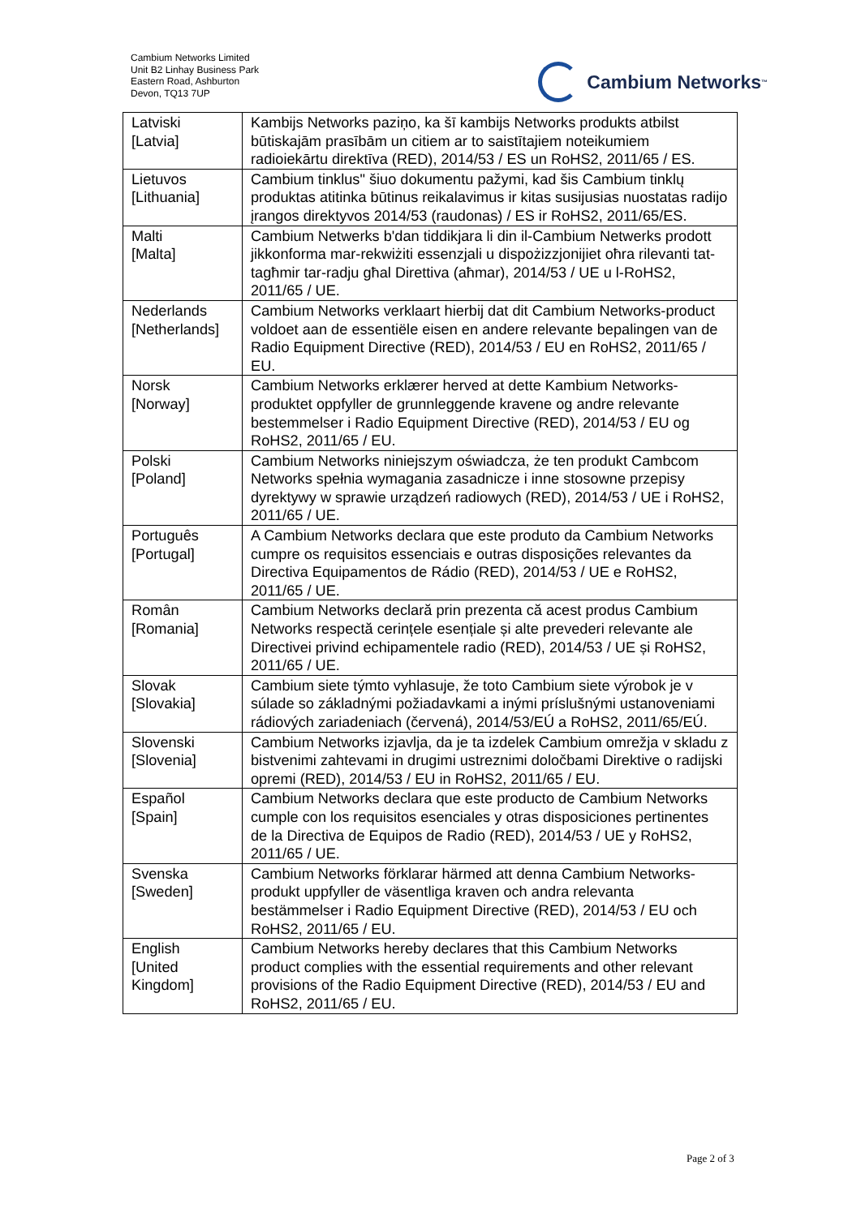Cambium Networks Limited
Unit B2 Linhay Business Park
Eastern Road, Ashburton
Devon, TQ13 7UP
Cambium Networks<sup>™</sup>
| Latviski [Latvia] | Kambijs Networks paziņo, ka šī kambijs Networks produkts atbilst būtiskajām prasībām un citiem ar to saistītajiem noteikumiem radioiekārtu direktīva (RED), 2014/53 / ES un RoHS2, 2011/65 / ES. |
| Lietuvos [Lithuania] | Cambium tinklus" šiuo dokumentu pažymi, kad šis Cambium tinklų produktas atitinka būtinus reikalavimus ir kitas susijusias nuostatas radijo įrangos direktyvos 2014/53 (raudonas) / ES ir RoHS2, 2011/65/ES. |
| Malti [Malta] | Cambium Netwerks b'dan tiddikjara li din il-Cambium Netwerks prodott jikkonforma mar-rekwiżiti essenzjali u dispożizzjonijiet oħra rilevanti tat-tagħmir tar-radju għal Direttiva (aħmar), 2014/53 / UE u l-RoHS2, 2011/65 / UE. |
| Nederlands [Netherlands] | Cambium Networks verklaart hierbij dat dit Cambium Networks-product voldoet aan de essentiële eisen en andere relevante bepalingen van de Radio Equipment Directive (RED), 2014/53 / EU en RoHS2, 2011/65 / EU. |
| Norsk [Norway] | Cambium Networks erklærer herved at dette Kambium Networks-produktet oppfyller de grunnleggende kravene og andre relevante bestemmelser i Radio Equipment Directive (RED), 2014/53 / EU og RoHS2, 2011/65 / EU. |
| Polski [Poland] | Cambium Networks niniejszym oświadcza, że ten produkt Cambcom Networks spełnia wymagania zasadnicze i inne stosowne przepisy dyrektywy w sprawie urządzeń radiowych (RED), 2014/53 / UE i RoHS2, 2011/65 / UE. |
| Português [Portugal] | A Cambium Networks declara que este produto da Cambium Networks cumpre os requisitos essenciais e outras disposições relevantes da Directiva Equipamentos de Rádio (RED), 2014/53 / UE e RoHS2, 2011/65 / UE. |
| Român [Romania] | Cambium Networks declară prin prezenta că acest produs Cambium Networks respectă cerințele esențiale și alte prevederi relevante ale Directivei privind echipamentele radio (RED), 2014/53 / UE și RoHS2, 2011/65 / UE. |
| Slovak [Slovakia] | Cambium siete týmto vyhlasuje, že toto Cambium siete výrobok je v súlade so základnými požiadavkami a inými príslušnými ustanoveniami rádiových zariadeniach (červená), 2014/53/EÚ a RoHS2, 2011/65/EÚ. |
| Slovenski [Slovenia] | Cambium Networks izjavlja, da je ta izdelek Cambium omrežja v skladu z bistvenimi zahtevami in drugimi ustreznimi določbami Direktive o radijski opremi (RED), 2014/53 / EU in RoHS2, 2011/65 / EU. |
| Español [Spain] | Cambium Networks declara que este producto de Cambium Networks cumple con los requisitos esenciales y otras disposiciones pertinentes de la Directiva de Equipos de Radio (RED), 2014/53 / UE y RoHS2, 2011/65 / UE. |
| Svenska [Sweden] | Cambium Networks förklarar härmed att denna Cambium Networks-produkt uppfyller de väsentliga kraven och andra relevanta bestämmelser i Radio Equipment Directive (RED), 2014/53 / EU och RoHS2, 2011/65 / EU. |
| English [United Kingdom] | Cambium Networks hereby declares that this Cambium Networks product complies with the essential requirements and other relevant provisions of the Radio Equipment Directive (RED), 2014/53 / EU and RoHS2, 2011/65 / EU. |
Page 2 of 3